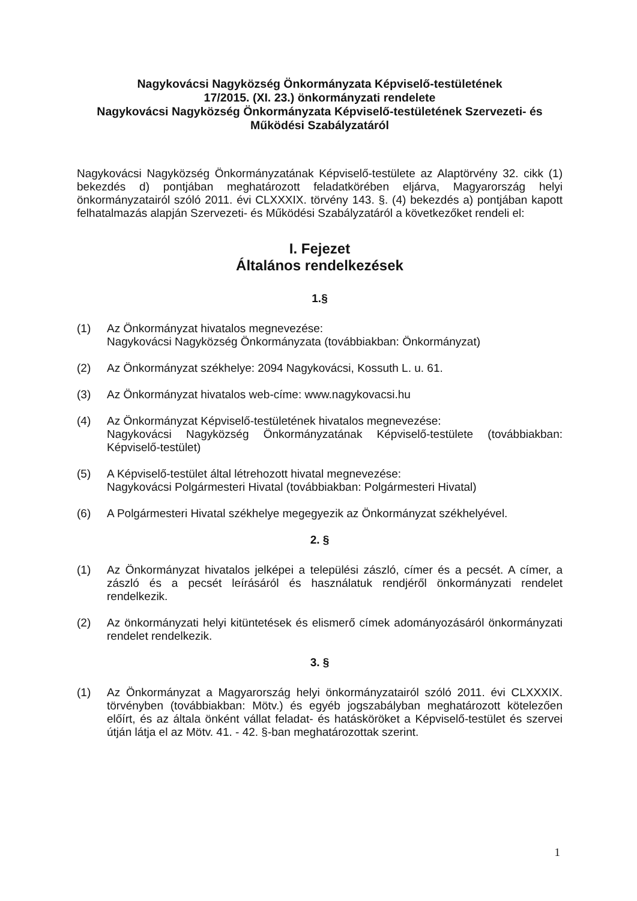Nagykovácsi Nagyközség Önkormányzata Képviselő-testületének
17/2015. (XI. 23.) önkormányzati rendelete
Nagykovácsi Nagyközség Önkormányzata Képviselő-testületének Szervezeti- és Működési Szabályzatáról
Nagykovácsi Nagyközség Önkormányzatának Képviselő-testülete az Alaptörvény 32. cikk (1) bekezdés d) pontjában meghatározott feladatkörében eljárva, Magyarország helyi önkormányzatairól szóló 2011. évi CLXXXIX. törvény 143. §. (4) bekezdés a) pontjában kapott felhatalmazás alapján Szervezeti- és Működési Szabályzatáról a következőket rendeli el:
I. Fejezet
Általános rendelkezések
1.§
(1) Az Önkormányzat hivatalos megnevezése:
Nagykovácsi Nagyközség Önkormányzata (továbbiakban: Önkormányzat)
(2) Az Önkormányzat székhelye: 2094 Nagykovácsi, Kossuth L. u. 61.
(3) Az Önkormányzat hivatalos web-címe: www.nagykovacsi.hu
(4) Az Önkormányzat Képviselő-testületének hivatalos megnevezése:
Nagykovácsi Nagyközség Önkormányzatának Képviselő-testülete (továbbiakban: Képviselő-testület)
(5) A Képviselő-testület által létrehozott hivatal megnevezése:
Nagykovácsi Polgármesteri Hivatal (továbbiakban: Polgármesteri Hivatal)
(6) A Polgármesteri Hivatal székhelye megegyezik az Önkormányzat székhelyével.
2. §
(1) Az Önkormányzat hivatalos jelképei a települési zászló, címer és a pecsét. A címer, a zászló és a pecsét leírásáról és használatuk rendjéről önkormányzati rendelet rendelkezik.
(2) Az önkormányzati helyi kitüntetések és elismerő címek adományozásáról önkormányzati rendelet rendelkezik.
3. §
(1) Az Önkormányzat a Magyarország helyi önkormányzatairól szóló 2011. évi CLXXXIX. törvényben (továbbiakban: Mötv.) és egyéb jogszabályban meghatározott kötelezően előírt, és az általa önként vállat feladat- és hatásköröket a Képviselő-testület és szervei útján látja el az Mötv. 41. - 42. §-ban meghatározottak szerint.
1